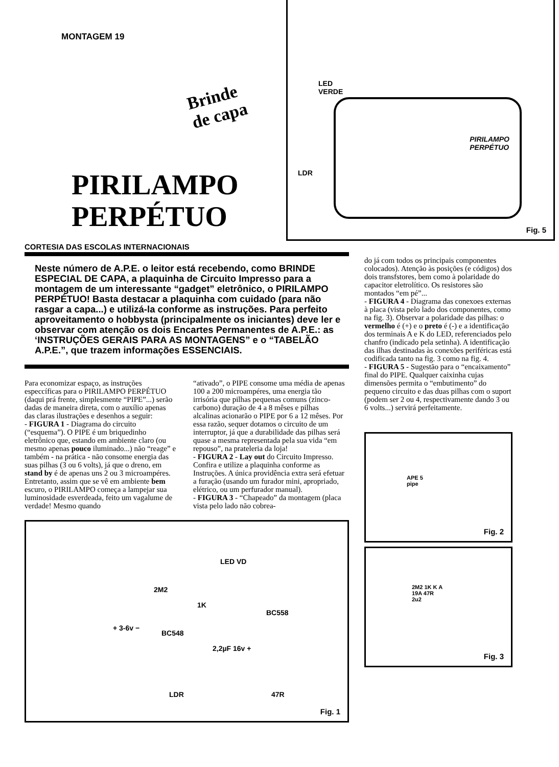MONTAGEM 19
Brinde
de capa
PIRILAMPO
PERPÉTUO
LED
VERDE
LDR
PIRILAMPO
PERPÉTUO
Fig. 5
CORTESIA DAS ESCOLAS INTERNACIONAIS
Neste número de A.P.E. o leitor está recebendo, como BRINDE ESPECIAL DE CAPA, a plaquinha de Circuito Impresso para a montagem de um interessante “gadget” eletrônico, o PIRILAMPO PERPÉTUO! Basta destacar a plaquinha com cuidado (para não rasgar a capa...) e utilizá-la conforme as instruções. Para perfeito aproveitamento o hobbysta (principalmente os iniciantes) deve ler e observar com atenção os dois Encartes Permanentes de A.P.E.: as ‘INSTRUÇÕES GERAIS PARA AS MONTAGENS” e o “TABELÃO A.P.E.”, que trazem informações ESSENCIAIS.
Para economizar espaço, as instruções especcíficas para o PIRILAMPO PERPÉTUO (daqui prá frente, simplesmente “PIPE”...) serão dadas de maneira direta, com o auxílio apenas das claras ilustrações e desenhos a seguir:
- FIGURA 1 - Diagrama do circuito (“esquema”). O PIPE é um briquedinho eletrônico que, estando em ambiente claro (ou mesmo apenas pouco iluminado...) não “reage” e também - na prática - não consome energia das suas pilhas (3 ou 6 volts), já que o dreno, em stand by é de apenas uns 2 ou 3 microampéres. Entretanto, assim que se vê em ambiente bem escuro, o PIRILAMPO começa a lampejar sua luminosidade esverdeada, feito um vagalume de verdade! Mesmo quando
“ativado”, o PIPE consome uma média de apenas 100 a 200 microampéres, uma energia tão irrisória que pilhas pequenas comuns (zinco-carbono) duração de 4 a 8 mêses e pilhas alcalinas acionarão o PIPE por 6 a 12 mêses. Por essa razão, sequer dotamos o circuito de um interruptor, já que a durabilidade das pilhas será quase a mesma representada pela sua vida “em repouso”, na prateleria da loja!
- FIGURA 2 - Lay out do Circuito Impresso. Confira e utilize a plaquinha conforme as Instruções. A única providência extra será efetuar a furação (usando um furador mini, apropriado, elétrico, ou um perfurador manual).
- FIGURA 3 - “Chapeado” da montagem (placa vista pelo lado não cobrea-
LED VD
2M2
1K
BC558
+ 3-6v −
BC548
2,2µF 16v +
LDR 47R
Fig. 1
do já com todos os principais componentes colocados). Atenção às posições (e códigos) dos dois transfstores, bem como à polaridade do capacitor eletrolítico. Os resistores são montados “em pé”...
- FIGURA 4 - Diagrama das conexoes externas à placa (vista pelo lado dos componentes, como na fig. 3). Observar a polaridade das pilhas: o vermelho é (+) e o preto é (-) e a identificação dos terminais A e K do LED, referenciados pelo chanfro (indicado pela setinha). A identificação das ilhas destinadas às conexões periféricas está codificada tanto na fig. 3 como na fig. 4.
- FIGURA 5 - Sugestão para o “encaixamento” final do PIPE. Qualquer caixinha cujas dimensões permita o “embutimento” do pequeno circuito e das duas pilhas com o suport (podem ser 2 ou 4, respectivamente dando 3 ou 6 volts...) servirá perfeitamente.
APE 5
pipe
Fig. 2
2M2 1K K A
19A 47R
2u2
Fig. 3